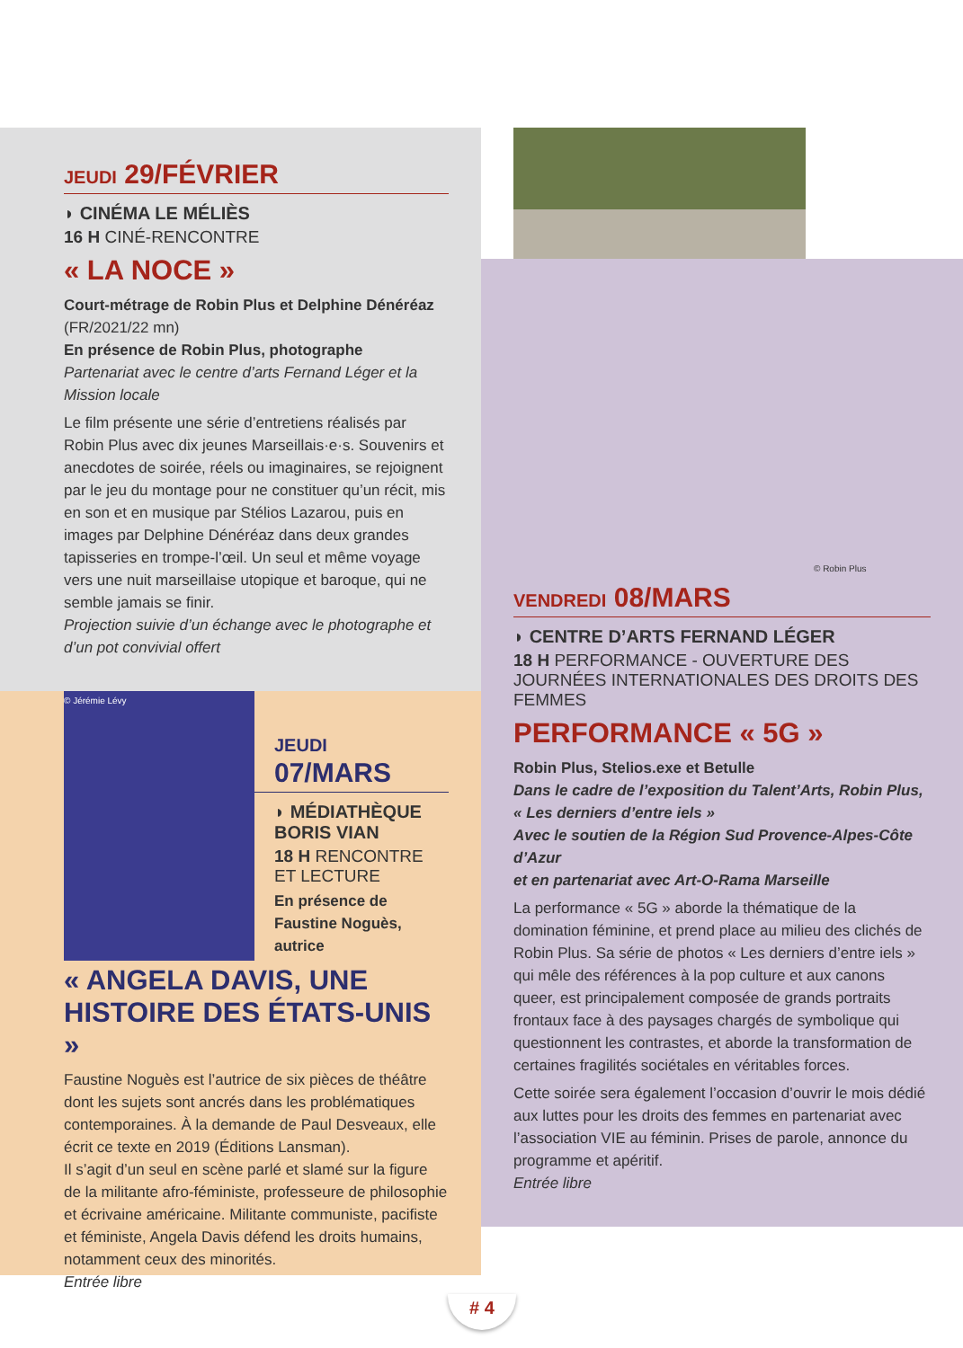JEUDI 29/FÉVRIER
◗ CINÉMA LE MÉLIÈS
16 H CINÉ-RENCONTRE
« LA NOCE »
Court-métrage de Robin Plus et Delphine Dénéréaz
(FR/2021/22 mn)
En présence de Robin Plus, photographe
Partenariat avec le centre d’arts Fernand Léger et la Mission locale
Le film présente une série d’entretiens réalisés par Robin Plus avec dix jeunes Marseillais·e·s. Souvenirs et anecdotes de soirée, réels ou imaginaires, se rejoignent par le jeu du montage pour ne constituer qu’un récit, mis en son et en musique par Stélios Lazarou, puis en images par Delphine Dénéréaz dans deux grandes tapisseries en trompe-l’œil. Un seul et même voyage vers une nuit marseillaise utopique et baroque, qui ne semble jamais se finir.
Projection suivie d’un échange avec le photographe et d’un pot convivial offert
© Jérémie Lévy
JEUDI 07/MARS
◗ MÉDIATHÈQUE BORIS VIAN
18 H RENCONTRE ET LECTURE
En présence de Faustine Noguès, autrice
« ANGELA DAVIS, UNE HISTOIRE DES ÉTATS-UNIS »
Faustine Noguès est l’autrice de six pièces de théâtre dont les sujets sont ancrés dans les problématiques contemporaines. À la demande de Paul Desveaux, elle écrit ce texte en 2019 (Éditions Lansman).
Il s’agit d’un seul en scène parlé et slamé sur la figure de la militante afro-féministe, professeure de philosophie et écrivaine américaine. Militante communiste, pacifiste et féministe, Angela Davis défend les droits humains, notamment ceux des minorités.
Entrée libre
© Robin Plus
VENDREDI 08/MARS
◗ CENTRE D’ARTS FERNAND LÉGER
18 H PERFORMANCE - OUVERTURE DES JOURNÉES INTERNATIONALES DES DROITS DES FEMMES
PERFORMANCE « 5G »
Robin Plus, Stelios.exe et Betulle
Dans le cadre de l’exposition du Talent’Arts, Robin Plus, « Les derniers d’entre iels »
Avec le soutien de la Région Sud Provence-Alpes-Côte d’Azur
et en partenariat avec Art-O-Rama Marseille
La performance « 5G » aborde la thématique de la domination féminine, et prend place au milieu des clichés de Robin Plus. Sa série de photos « Les derniers d’entre iels » qui mêle des références à la pop culture et aux canons queer, est principalement composée de grands portraits frontaux face à des paysages chargés de symbolique qui questionnent les contrastes, et aborde la transformation de certaines fragilités sociétales en véritables forces.
Cette soirée sera également l’occasion d’ouvrir le mois dédié aux luttes pour les droits des femmes en partenariat avec l’association VIE au féminin. Prises de parole, annonce du programme et apéritif.
Entrée libre
# 4